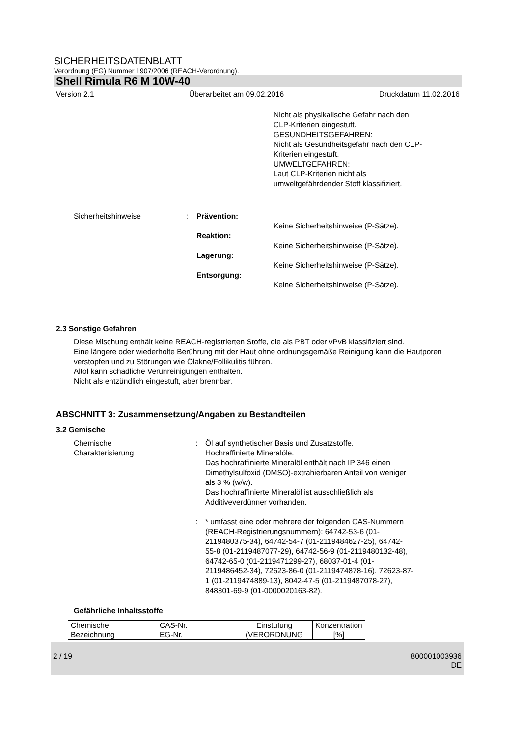SICHERHEITSDATENBLATT
Verordnung (EG) Nummer 1907/2006 (REACH-Verordnung).
Shell Rimula R6 M 10W-40
Version 2.1 Überarbeitet am 09.02.2016 Druckdatum 11.02.2016
Nicht als physikalische Gefahr nach den
CLP-Kriterien eingestuft.
GESUNDHEITSGEFAHREN:
Nicht als Gesundheitsgefahr nach den CLP-
Kriterien eingestuft.
UMWELTGEFAHREN:
Laut CLP-Kriterien nicht als
umweltgefährdender Stoff klassifiziert.
Sicherheitshinweise : Prävention:
Keine Sicherheitshinweise (P-Sätze).
Reaktion:
Keine Sicherheitshinweise (P-Sätze).
Lagerung:
Keine Sicherheitshinweise (P-Sätze).
Entsorgung:
Keine Sicherheitshinweise (P-Sätze).
2.3 Sonstige Gefahren
Diese Mischung enthält keine REACH-registrierten Stoffe, die als PBT oder vPvB klassifiziert sind.
Eine längere oder wiederholte Berührung mit der Haut ohne ordnungsgemäße Reinigung kann die Hautporen verstopfen und zu Störungen wie Ölakne/Follikulitis führen.
Altöl kann schädliche Verunreinigungen enthalten.
Nicht als entzündlich eingestuft, aber brennbar.
ABSCHNITT 3: Zusammensetzung/Angaben zu Bestandteilen
3.2 Gemische
Chemische
Charakterisierung
: Öl auf synthetischer Basis und Zusatzstoffe.
Hochraffinierte Mineralöle.
Das hochraffinierte Mineralöl enthält nach IP 346 einen
Dimethylsulfoxid (DMSO)-extrahierbaren Anteil von weniger
als 3 % (w/w).
Das hochraffinierte Mineralöl ist ausschließlich als
Additiveverdünner vorhanden.
: * umfasst eine oder mehrere der folgenden CAS-Nummern
(REACH-Registrierungsnummern): 64742-53-6 (01-
2119480375-34), 64742-54-7 (01-2119484627-25), 64742-
55-8 (01-2119487077-29), 64742-56-9 (01-2119480132-48),
64742-65-0 (01-2119471299-27), 68037-01-4 (01-
2119486452-34), 72623-86-0 (01-2119474878-16), 72623-87-
1 (01-2119474889-13), 8042-47-5 (01-2119487078-27),
848301-69-9 (01-0000020163-82).
Gefährliche Inhaltsstoffe
| Chemische Bezeichnung | CAS-Nr. EG-Nr. | Einstufung (VERORDNUNG | Konzentration [%] |
2 / 19 800001003936
DE